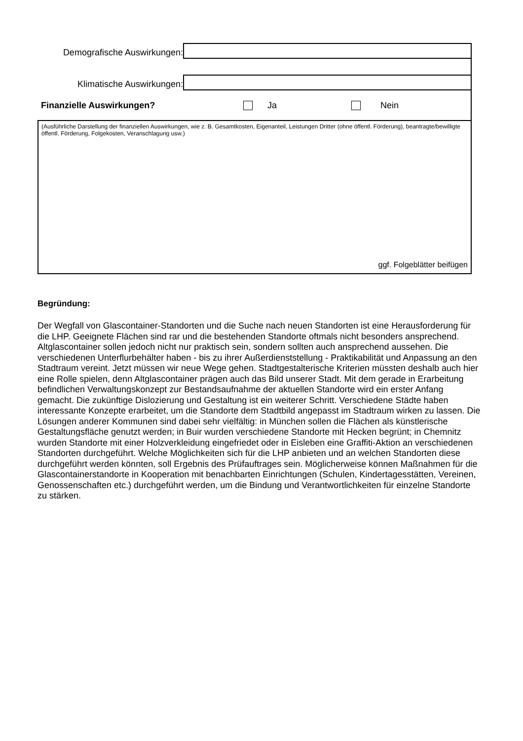Demografische Auswirkungen:
Klimatische Auswirkungen:
Finanzielle Auswirkungen? Ja Nein
(Ausführliche Darstellung der finanziellen Auswirkungen, wie z. B. Gesamtkosten, Eigenanteil, Leistungen Dritter (ohne öffentl. Förderung), beantragte/bewilligte öffentl. Förderung, Folgekosten, Veranschlagung usw.)
ggf. Folgeblätter beifügen
Begründung:
Der Wegfall von Glascontainer-Standorten und die Suche nach neuen Standorten ist eine Herausforderung für die LHP. Geeignete Flächen sind rar und die bestehenden Standorte oftmals nicht besonders ansprechend. Altglascontainer sollen jedoch nicht nur praktisch sein, sondern sollten auch ansprechend aussehen. Die verschiedenen Unterflurbehälter haben - bis zu ihrer Außerdienststellung - Praktikabilität und Anpassung an den Stadtraum vereint. Jetzt müssen wir neue Wege gehen. Stadtgestalterische Kriterien müssten deshalb auch hier eine Rolle spielen, denn Altglascontainer prägen auch das Bild unserer Stadt. Mit dem gerade in Erarbeitung befindlichen Verwaltungskonzept zur Bestandsaufnahme der aktuellen Standorte wird ein erster Anfang gemacht. Die zukünftige Dislozierung und Gestaltung ist ein weiterer Schritt. Verschiedene Städte haben interessante Konzepte erarbeitet, um die Standorte dem Stadtbild angepasst im Stadtraum wirken zu lassen. Die Lösungen anderer Kommunen sind dabei sehr vielfältig: in München sollen die Flächen als künstlerische Gestaltungsfläche genutzt werden; in Buir wurden verschiedene Standorte mit Hecken begrünt; in Chemnitz wurden Standorte mit einer Holzverkleidung eingefriedet oder in Eisleben eine Graffiti-Aktion an verschiedenen Standorten durchgeführt. Welche Möglichkeiten sich für die LHP anbieten und an welchen Standorten diese durchgeführt werden könnten, soll Ergebnis des Prüfauftrages sein. Möglicherweise können Maßnahmen für die Glascontainerstandorte in Kooperation mit benachbarten Einrichtungen (Schulen, Kindertagesstätten, Vereinen, Genossenschaften etc.) durchgeführt werden, um die Bindung und Verantwortlichkeiten für einzelne Standorte zu stärken.